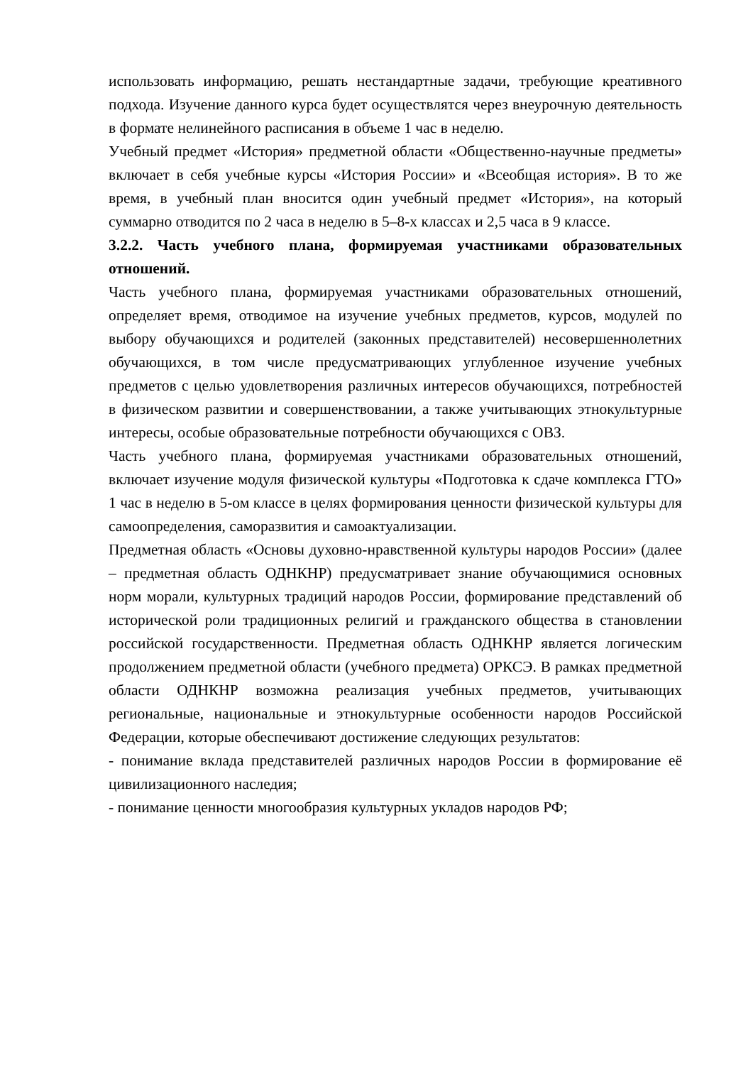использовать информацию, решать нестандартные задачи, требующие креативного подхода. Изучение данного курса будет осуществлятся через внеурочную деятельность в формате нелинейного расписания в объеме 1 час в неделю.
Учебный предмет «История» предметной области «Общественно-научные предметы» включает в себя учебные курсы «История России» и «Всеобщая история». В то же время, в учебный план вносится один учебный предмет «История», на который суммарно отводится по 2 часа в неделю в 5–8-х классах и 2,5 часа в 9 классе.
3.2.2. Часть учебного плана, формируемая участниками образовательных отношений.
Часть учебного плана, формируемая участниками образовательных отношений, определяет время, отводимое на изучение учебных предметов, курсов, модулей по выбору обучающихся и родителей (законных представителей) несовершеннолетних обучающихся, в том числе предусматривающих углубленное изучение учебных предметов с целью удовлетворения различных интересов обучающихся, потребностей в физическом развитии и совершенствовании, а также учитывающих этнокультурные интересы, особые образовательные потребности обучающихся с ОВЗ.
Часть учебного плана, формируемая участниками образовательных отношений, включает изучение модуля физической культуры «Подготовка к сдаче комплекса ГТО» 1 час в неделю в 5-ом классе в целях формирования ценности физической культуры для самоопределения, саморазвития и самоактуализации.
Предметная область «Основы духовно-нравственной культуры народов России» (далее – предметная область ОДНКНР) предусматривает знание обучающимися основных норм морали, культурных традиций народов России, формирование представлений об исторической роли традиционных религий и гражданского общества в становлении российской государственности. Предметная область ОДНКНР является логическим продолжением предметной области (учебного предмета) ОРКСЭ. В рамках предметной области ОДНКНР возможна реализация учебных предметов, учитывающих региональные, национальные и этнокультурные особенности народов Российской Федерации, которые обеспечивают достижение следующих результатов:
- понимание вклада представителей различных народов России в формирование её цивилизационного наследия;
- понимание ценности многообразия культурных укладов народов РФ;